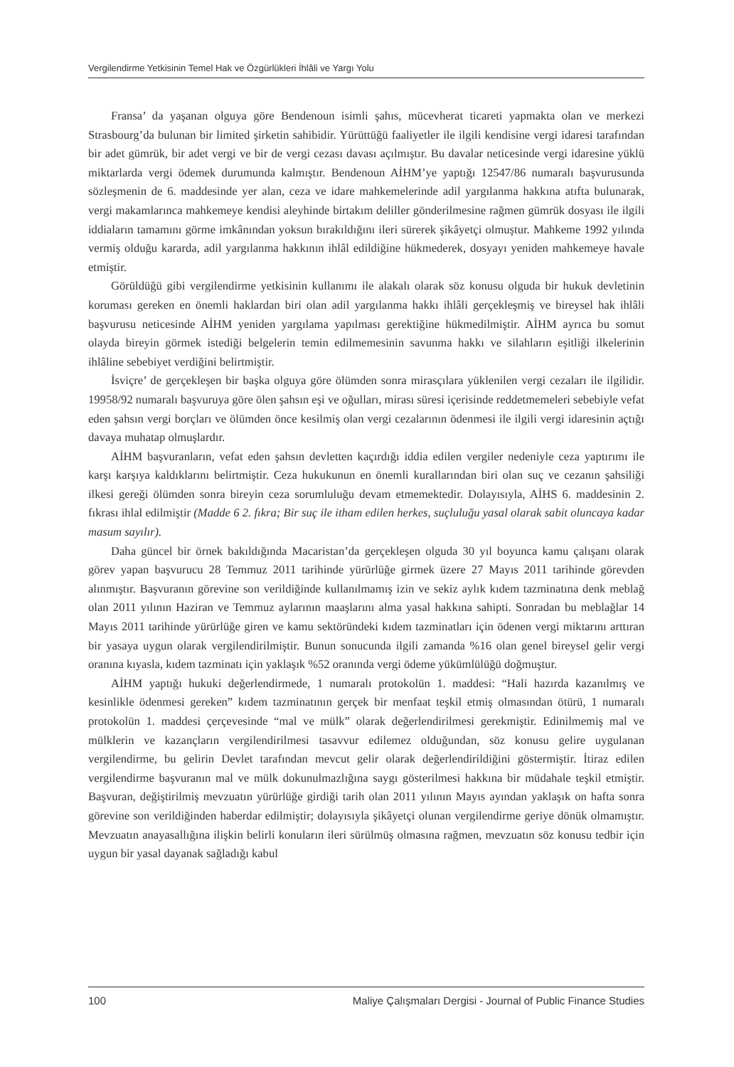Vergilendirme Yetkisinin Temel Hak ve Özgürlükleri İhlâli ve Yargı Yolu
Fransa’ da yaşanan olguya göre Bendenoun isimli şahıs, mücevherat ticareti yapmakta olan ve merkezi Strasbourg’da bulunan bir limited şirketin sahibidir. Yürüttüğü faaliyetler ile ilgili kendisine vergi idaresi tarafından bir adet gümrük, bir adet vergi ve bir de vergi cezası davası açılmıştır. Bu davalar neticesinde vergi idaresine yüklü miktarlarda vergi ödemek durumunda kalmıştır. Bendenoun AİHM’ye yaptığı 12547/86 numaralı başvurusunda sözleşmenin de 6. maddesinde yer alan, ceza ve idare mahkemelerinde adil yargılanma hakkına atıfta bulunarak, vergi makamlarınca mahkemeye kendisi aleyhinde birtakım deliller gönderilmesine rağmen gümrük dosyası ile ilgili iddiaların tamamını görme imkânından yoksun bırakıldığını ileri sürerek şikâyetçi olmuştur. Mahkeme 1992 yılında vermiş olduğu kararda, adil yargılanma hakkının ihlâl edildiğine hükmederek, dosyayı yeniden mahkemeye havale etmiştir.
Görüldüğü gibi vergilendirme yetkisinin kullanımı ile alakalı olarak söz konusu olguda bir hukuk devletinin koruması gereken en önemli haklardan biri olan adil yargılanma hakkı ihlâli gerçekleşmiş ve bireysel hak ihlâli başvurusu neticesinde AİHM yeniden yargılama yapılması gerektiğine hükmedilmiştir. AİHM ayrıca bu somut olayda bireyin görmek istediği belgelerin temin edilmemesinin savunma hakkı ve silahların eşitliği ilkelerinin ihlâline sebebiyet verdiğini belirtmiştir.
İsviçre’ de gerçekleşen bir başka olguya göre ölümden sonra mirasçılara yüklenilen vergi cezaları ile ilgilidir. 19958/92 numaralı başvuruya göre ölen şahsın eşi ve oğulları, mirası süresi içerisinde reddetmemeleri sebebiyle vefat eden şahsın vergi borçları ve ölümden önce kesilmiş olan vergi cezalarının ödenmesi ile ilgili vergi idaresinin açtığı davaya muhatap olmuşlardır.
AİHM başvuranların, vefat eden şahsın devletten kaçırdığı iddia edilen vergiler nedeniyle ceza yaptırımı ile karşı karşıya kaldıklarını belirtmiştir. Ceza hukukunun en önemli kurallarından biri olan suç ve cezanın şahsiliği ilkesi gereği ölümden sonra bireyin ceza sorumluluğu devam etmemektedir. Dolayısıyla, AİHS 6. maddesinin 2. fıkrası ihlal edilmiştir (Madde 6 2. fıkra; Bir suç ile itham edilen herkes, suçluluğu yasal olarak sabit oluncaya kadar masum sayılır).
Daha güncel bir örnek bakıldığında Macaristan’da gerçekleşen olguda 30 yıl boyunca kamu çalışanı olarak görev yapan başvurucu 28 Temmuz 2011 tarihinde yürürlüğe girmek üzere 27 Mayıs 2011 tarihinde görevden alınmıştır. Başvuranın görevine son verildiğinde kullanılmamış izin ve sekiz aylık kıdem tazminatına denk meblağ olan 2011 yılının Haziran ve Temmuz aylarının maaşlarını alma yasal hakkına sahipti. Sonradan bu meblağlar 14 Mayıs 2011 tarihinde yürürlüğe giren ve kamu sektöründeki kıdem tazminatları için ödenen vergi miktarını arttıran bir yasaya uygun olarak vergilendirilmiştir. Bunun sonucunda ilgili zamanda %16 olan genel bireysel gelir vergi oranına kıyasla, kıdem tazminatı için yaklaşık %52 oranında vergi ödeme yükümlülüğü doğmuştur.
AİHM yaptığı hukuki değerlendirmede, 1 numaralı protokolün 1. maddesi: “Hali hazırda kazanılmış ve kesinlikle ödenmesi gereken” kıdem tazminatının gerçek bir menfaat teşkil etmiş olmasından ötürü, 1 numaralı protokolün 1. maddesi çerçevesinde “mal ve mülk” olarak değerlendirilmesi gerekmiştir. Edinilmemiş mal ve mülklerin ve kazançların vergilendirilmesi tasavvur edilemez olduğundan, söz konusu gelire uygulanan vergilendirme, bu gelirin Devlet tarafından mevcut gelir olarak değerlendirildiğini göstermiştir. İtiraz edilen vergilendirme başvuranın mal ve mülk dokunulmazlığına saygı gösterilmesi hakkına bir müdahale teşkil etmiştir. Başvuran, değiştirilmiş mevzuatın yürürlüğe girdiği tarih olan 2011 yılının Mayıs ayından yaklaşık on hafta sonra görevine son verildiğinden haberdar edilmiştir; dolayısıyla şikâyetçi olunan vergilendirme geriye dönük olmamıştır. Mevzuatın anayasallığına ilişkin belirli konuların ileri sürülmüş olmasına rağmen, mevzuatın söz konusu tedbir için uygun bir yasal dayanak sağladığı kabul
100 Maliye Çalışmaları Dergisi - Journal of Public Finance Studies